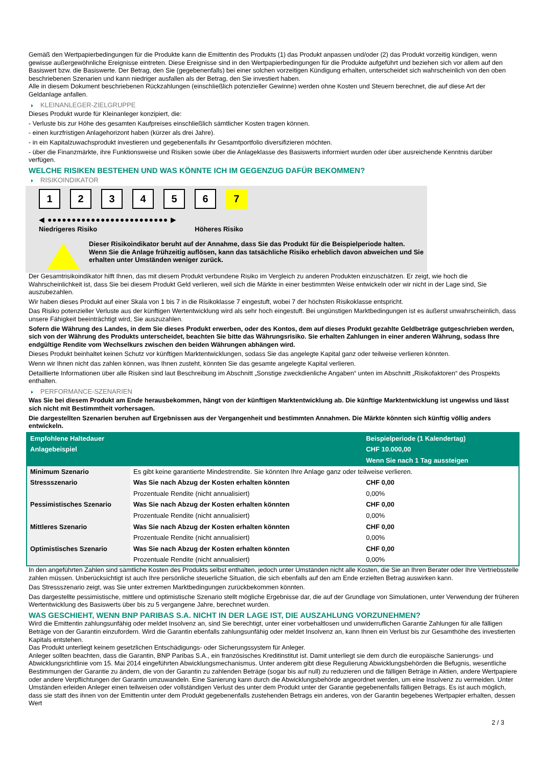Gemäß den Wertpapierbedingungen für die Produkte kann die Emittentin des Produkts (1) das Produkt anpassen und/oder (2) das Produkt vorzeitig kündigen, wenn gewisse außergewöhnliche Ereignisse eintreten. Diese Ereignisse sind in den Wertpapierbedingungen für die Produkte aufgeführt und beziehen sich vor allem auf den Basiswert bzw. die Basiswerte. Der Betrag, den Sie (gegebenenfalls) bei einer solchen vorzeitigen Kündigung erhalten, unterscheidet sich wahrscheinlich von den oben beschriebenen Szenarien und kann niedriger ausfallen als der Betrag, den Sie investiert haben.
Alle in diesem Dokument beschriebenen Rückzahlungen (einschließlich potenzieller Gewinne) werden ohne Kosten und Steuern berechnet, die auf diese Art der Geldanlage anfallen.
KLEINANLEGER-ZIELGRUPPE
Dieses Produkt wurde für Kleinanleger konzipiert, die:
- Verluste bis zur Höhe des gesamten Kaufpreises einschließlich sämtlicher Kosten tragen können.
- einen kurzfristigen Anlagehorizont haben (kürzer als drei Jahre).
- in ein Kapitalzuwachsprodukt investieren und gegebenenfalls ihr Gesamtportfolio diversifizieren möchten.
- über die Finanzmärkte, ihre Funktionsweise und Risiken sowie über die Anlageklasse des Basiswerts informiert wurden oder über ausreichende Kenntnis darüber verfügen.
WELCHE RISIKEN BESTEHEN UND WAS KÖNNTE ICH IM GEGENZUG DAFÜR BEKOMMEN?
RISIKOINDIKATOR
123456 7
◀ ●●●●●●●●●●●●●●●●●●●●●●●●● ▶
Niedrigeres Risiko Höheres Risiko
Dieser Risikoindikator beruht auf der Annahme, dass Sie das Produkt für die Beispielperiode halten.
Wenn Sie die Anlage frühzeitig auflösen, kann das tatsächliche Risiko erheblich davon abweichen und Sie erhalten unter Umständen weniger zurück.
Der Gesamtrisikoindikator hilft Ihnen, das mit diesem Produkt verbundene Risiko im Vergleich zu anderen Produkten einzuschätzen. Er zeigt, wie hoch die Wahrscheinlichkeit ist, dass Sie bei diesem Produkt Geld verlieren, weil sich die Märkte in einer bestimmten Weise entwickeln oder wir nicht in der Lage sind, Sie auszubezahlen.
Wir haben dieses Produkt auf einer Skala von 1 bis 7 in die Risikoklasse 7 eingestuft, wobei 7 der höchsten Risikoklasse entspricht.
Das Risiko potenzieller Verluste aus der künftigen Wertentwicklung wird als sehr hoch eingestuft. Bei ungünstigen Marktbedingungen ist es äußerst unwahrscheinlich, dass unsere Fähigkeit beeinträchtigt wird, Sie auszuzahlen.
Sofern die Währung des Landes, in dem Sie dieses Produkt erwerben, oder des Kontos, dem auf dieses Produkt gezahlte Geldbeträge gutgeschrieben werden, sich von der Währung des Produkts unterscheidet, beachten Sie bitte das Währungsrisiko. Sie erhalten Zahlungen in einer anderen Währung, sodass Ihre endgültige Rendite vom Wechselkurs zwischen den beiden Währungen abhängen wird.
Dieses Produkt beinhaltet keinen Schutz vor künftigen Marktentwicklungen, sodass Sie das angelegte Kapital ganz oder teilweise verlieren könnten.
Wenn wir Ihnen nicht das zahlen können, was Ihnen zusteht, könnten Sie das gesamte angelegte Kapital verlieren.
Detaillierte Informationen über alle Risiken sind laut Beschreibung im Abschnitt „Sonstige zweckdienliche Angaben“ unten im Abschnitt „Risikofaktoren“ des Prospekts enthalten.
PERFORMANCE-SZENARIEN
Was Sie bei diesem Produkt am Ende herausbekommen, hängt von der künftigen Marktentwicklung ab. Die künftige Marktentwicklung ist ungewiss und lässt sich nicht mit Bestimmtheit vorhersagen.
Die dargestellten Szenarien beruhen auf Ergebnissen aus der Vergangenheit und bestimmten Annahmen. Die Märkte könnten sich künftig völlig anders entwickeln.
| Empfohlene Haltedauer | | Beispielperiode (1 Kalendertag) |
| --- | --- | --- |
| Anlagebeispiel | | CHF 10.000,00 |
| | | Wenn Sie nach 1 Tag aussteigen |
| Minimum Szenario | Es gibt keine garantierte Mindestrendite. Sie könnten Ihre Anlage ganz oder teilweise verlieren. | |
| Stressszenario | Was Sie nach Abzug der Kosten erhalten könnten | CHF 0,00 |
| | Prozentuale Rendite (nicht annualisiert) | 0,00% |
| Pessimistisches Szenario | Was Sie nach Abzug der Kosten erhalten könnten | CHF 0,00 |
| | Prozentuale Rendite (nicht annualisiert) | 0,00% |
| Mittleres Szenario | Was Sie nach Abzug der Kosten erhalten könnten | CHF 0,00 |
| | Prozentuale Rendite (nicht annualisiert) | 0,00% |
| Optimistisches Szenario | Was Sie nach Abzug der Kosten erhalten könnten | CHF 0,00 |
| | Prozentuale Rendite (nicht annualisiert) | 0,00% |
In den angeführten Zahlen sind sämtliche Kosten des Produkts selbst enthalten, jedoch unter Umständen nicht alle Kosten, die Sie an Ihren Berater oder Ihre Vertriebsstelle zahlen müssen. Unberücksichtigt ist auch Ihre persönliche steuerliche Situation, die sich ebenfalls auf den am Ende erzielten Betrag auswirken kann.
Das Stressszenario zeigt, was Sie unter extremen Marktbedingungen zurückbekommen könnten.
Das dargestellte pessimistische, mittlere und optimistische Szenario stellt mögliche Ergebnisse dar, die auf der Grundlage von Simulationen, unter Verwendung der früheren Wertentwicklung des Basiswerts über bis zu 5 vergangene Jahre, berechnet wurden.
WAS GESCHIEHT, WENN BNP PARIBAS S.A. NICHT IN DER LAGE IST, DIE AUSZAHLUNG VORZUNEHMEN?
Wird die Emittentin zahlungsunfähig oder meldet Insolvenz an, sind Sie berechtigt, unter einer vorbehaltlosen und unwiderruflichen Garantie Zahlungen für alle fälligen Beträge von der Garantin einzufordern. Wird die Garantin ebenfalls zahlungsunfähig oder meldet Insolvenz an, kann Ihnen ein Verlust bis zur Gesamthöhe des investierten Kapitals entstehen.
Das Produkt unterliegt keinem gesetzlichen Entschädigungs- oder Sicherungssystem für Anleger.
Anleger sollten beachten, dass die Garantin, BNP Paribas S.A., ein französisches Kreditinstitut ist. Damit unterliegt sie dem durch die europäische Sanierungs- und Abwicklungsrichtlinie vom 15. Mai 2014 eingeführten Abwicklungsmechanismus. Unter anderem gibt diese Regulierung Abwicklungsbehörden die Befugnis, wesentliche Bestimmungen der Garantie zu ändern, die von der Garantin zu zahlenden Beträge (sogar bis auf null) zu reduzieren und die fälligen Beträge in Aktien, andere Wertpapiere oder andere Verpflichtungen der Garantin umzuwandeln. Eine Sanierung kann durch die Abwicklungsbehörde angeordnet werden, um eine Insolvenz zu vermeiden. Unter Umständen erleiden Anleger einen teilweisen oder vollständigen Verlust des unter dem Produkt unter der Garantie gegebenenfalls fälligen Betrags. Es ist auch möglich, dass sie statt des ihnen von der Emittentin unter dem Produkt gegebenenfalls zustehenden Betrags ein anderes, von der Garantin begebenes Wertpapier erhalten, dessen Wert
2 / 3